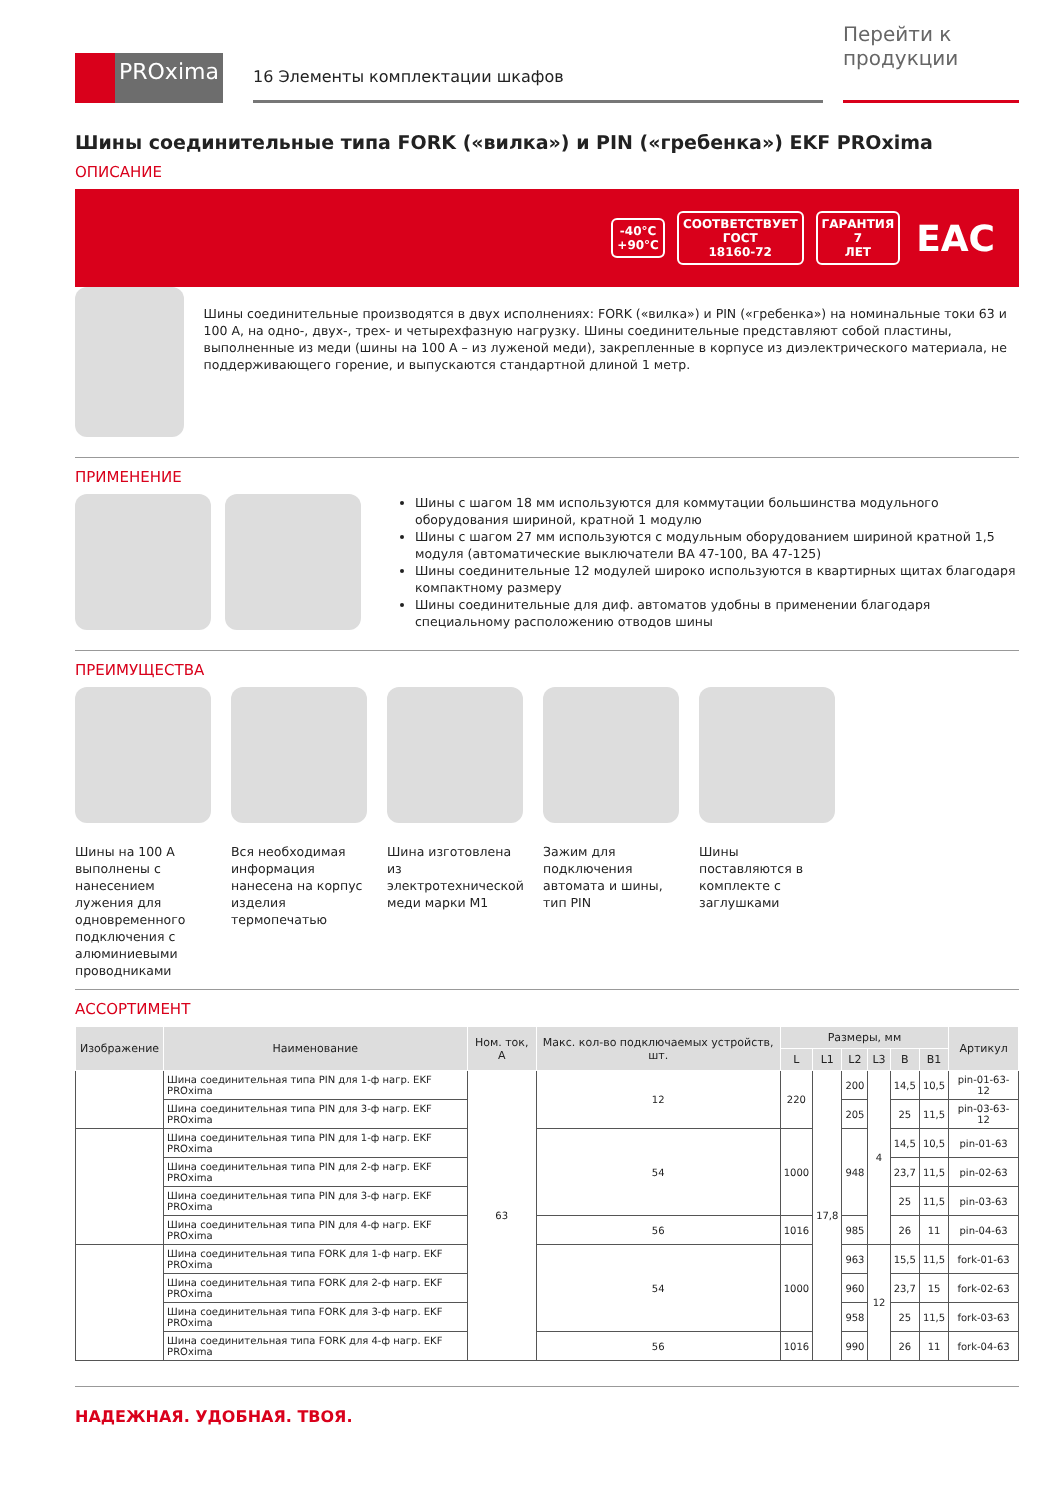PROxima
16 Элементы комплектации шкафов
Перейти к продукции
Шины соединительные типа FORK («вилка») и PIN («гребенка») EKF PROxima
ОПИСАНИЕ
-40°C
+90°C СООТВЕТСТВУЕТ
ГОСТ
18160-72 ГАРАНТИЯ
7
ЛЕТ EAC
Шины соединительные производятся в двух исполнениях: FORK («вилка») и PIN («гребенка») на номинальные токи 63 и 100 А, на одно-, двух-, трех- и четырехфазную нагрузку. Шины соединительные представляют собой пластины, выполненные из меди (шины на 100 А – из луженой меди), закрепленные в корпусе из диэлектрического материала, не поддерживающего горение, и выпускаются стандартной длиной 1 метр.
ПРИМЕНЕНИЕ
Шины с шагом 18 мм используются для коммутации большинства модульного оборудования шириной, кратной 1 модулю
Шины с шагом 27 мм используются с модульным оборудованием шириной кратной 1,5 модуля (автоматические выключатели ВА 47-100, ВА 47-125)
Шины соединительные 12 модулей широко используются в квартирных щитах благодаря компактному размеру
Шины соединительные для диф. автоматов удобны в применении благодаря специальному расположению отводов шины
ПРЕИМУЩЕСТВА
Шины на 100 А выполнены с нанесением лужения для одновременного подключения с алюминиевыми проводниками
Вся необходимая информация нанесена на корпус изделия термопечатью
Шина изготовлена из электротехнической меди марки М1
Зажим для подключения автомата и шины, тип PIN
Шины поставляются в комплекте с заглушками
АССОРТИМЕНТ
| Изображение | Наименование | Ном. ток, А | Макс. кол-во подключаемых устройств, шт. | Размеры, мм | | | | | | Артикул |
| --- | --- | --- | --- | --- | --- | --- | --- | --- | --- | --- |
| | | | | L | L1 | L2 | L3 | B | B1 | |
| | Шина соединительная типа PIN для 1-ф нагр. EKF PROxima | 63 | 12 | 220 | 17,8 | 200 | 4 | 14,5 | 10,5 | pin-01-63-12 |
| | Шина соединительная типа PIN для 3-ф нагр. EKF PROxima | | | | | 205 | | 25 | 11,5 | pin-03-63-12 |
| | Шина соединительная типа PIN для 1-ф нагр. EKF PROxima | | 54 | 1000 | | 948 | | 14,5 | 10,5 | pin-01-63 |
| | Шина соединительная типа PIN для 2-ф нагр. EKF PROxima | | | | | | | 23,7 | 11,5 | pin-02-63 |
| | Шина соединительная типа PIN для 3-ф нагр. EKF PROxima | | | | | | | 25 | 11,5 | pin-03-63 |
| | Шина соединительная типа PIN для 4-ф нагр. EKF PROxima | | 56 | 1016 | | 985 | | 26 | 11 | pin-04-63 |
| | Шина соединительная типа FORK для 1-ф нагр. EKF PROxima | | 54 | 1000 | | 963 | 12 | 15,5 | 11,5 | fork-01-63 |
| | Шина соединительная типа FORK для 2-ф нагр. EKF PROxima | | | | | 960 | | 23,7 | 15 | fork-02-63 |
| | Шина соединительная типа FORK для 3-ф нагр. EKF PROxima | | | | | 958 | | 25 | 11,5 | fork-03-63 |
| | Шина соединительная типа FORK для 4-ф нагр. EKF PROxima | | 56 | 1016 | | 990 | | 26 | 11 | fork-04-63 |
НАДЕЖНАЯ. УДОБНАЯ. ТВОЯ.